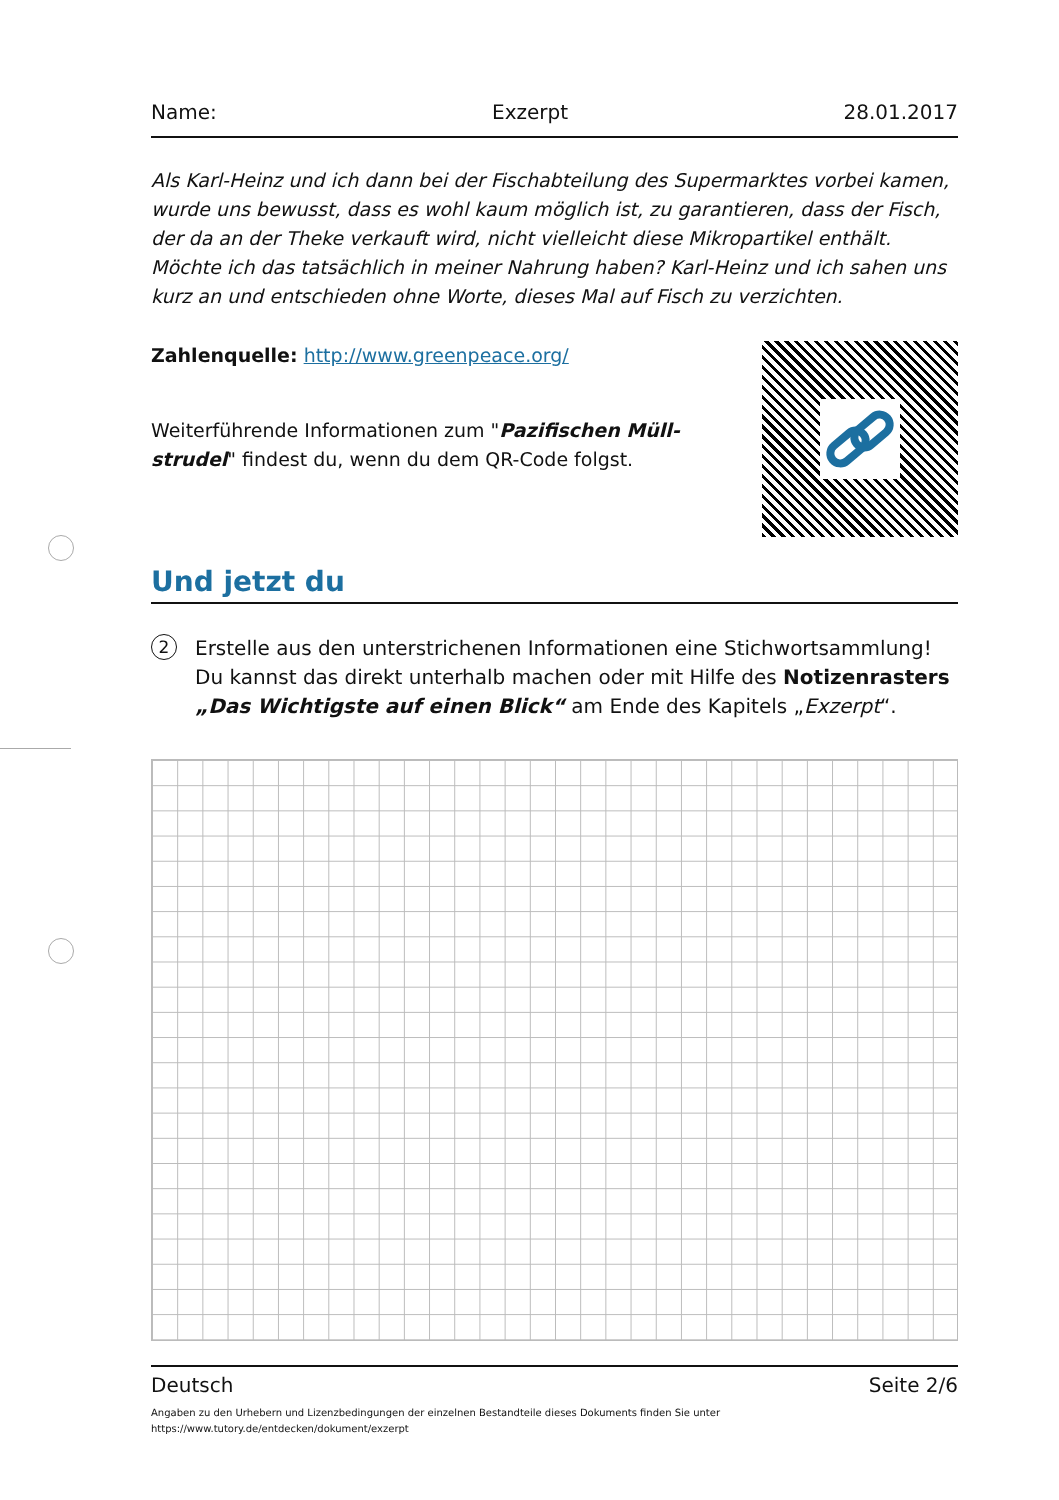Name: Exzerpt 28.01.2017
Als Karl-Heinz und ich dann bei der Fischabteilung des Supermarktes vorbei kamen, wurde uns bewusst, dass es wohl kaum möglich ist, zu garantieren, dass der Fisch, der da an der Theke verkauft wird, nicht vielleicht diese Mikropartikel enthält. Möchte ich das tatsächlich in meiner Nahrung haben? Karl-Heinz und ich sahen uns kurz an und entschieden ohne Worte, dieses Mal auf Fisch zu verzichten.
Zahlenquelle: http://www.greenpeace.org/
Weiterführende Informationen zum "Pazifischen Müll­strudel" findest du, wenn du dem QR-Code folgst.
Und jetzt du
2 Erstelle aus den unterstrichenen Informationen eine Stichwortsammlung! Du kannst das direkt unterhalb machen oder mit Hilfe des Notizenrasters „Das Wichtigste auf einen Blick“ am Ende des Kapitels „Exzerpt“.
Deutsch Seite 2/6
Angaben zu den Urhebern und Lizenzbedingungen der einzelnen Bestandteile dieses Dokuments finden Sie unter
https://www.tutory.de/entdecken/dokument/exzerpt